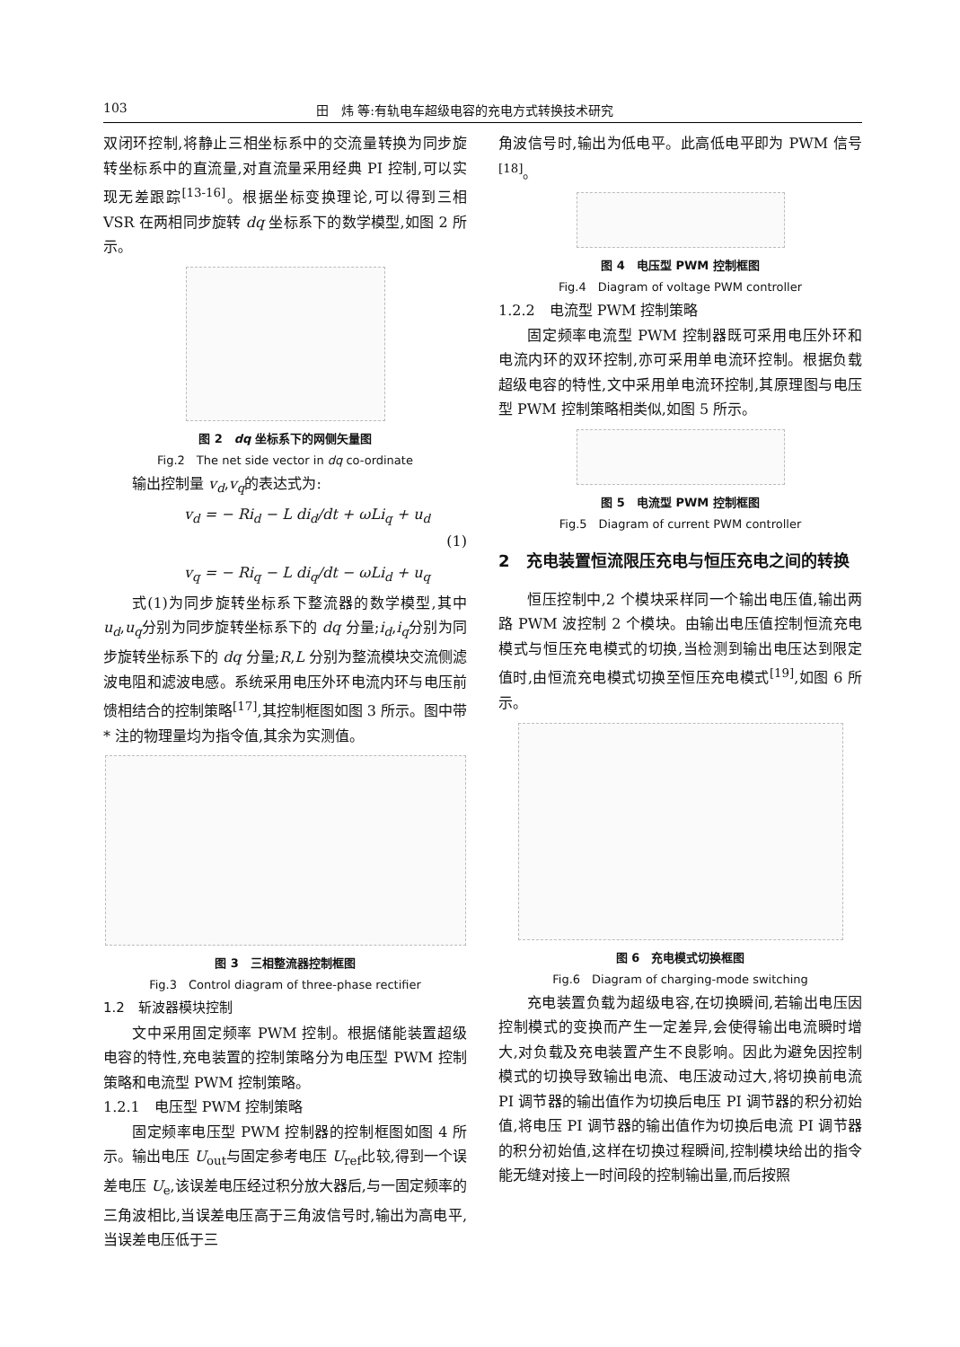103 田　炜 等:有轨电车超级电容的充电方式转换技术研究
双闭环控制,将静止三相坐标系中的交流量转换为同步旋转坐标系中的直流量,对直流量采用经典 PI 控制,可以实现无差跟踪<sup>[13-16]</sup>。根据坐标变换理论,可以得到三相 VSR 在两相同步旋转 dq 坐标系下的数学模型,如图 2 所示。
图 2　dq 坐标系下的网侧矢量图
Fig.2　The net side vector in dq co-ordinate
输出控制量 v<sub>d</sub>,v<sub>q</sub>的表达式为:
v<sub>d</sub> = − Ri<sub>d</sub> − L di<sub>d</sub>/dt + ωLi<sub>q</sub> + u<sub>d</sub>
v<sub>q</sub> = − Ri<sub>q</sub> − L di<sub>q</sub>/dt − ωLi<sub>d</sub> + u<sub>q</sub>
(1)
式(1)为同步旋转坐标系下整流器的数学模型,其中 u<sub>d</sub>,u<sub>q</sub>分别为同步旋转坐标系下的 dq 分量;i<sub>d</sub>,i<sub>q</sub>分别为同步旋转坐标系下的 dq 分量;R,L 分别为整流模块交流侧滤波电阻和滤波电感。系统采用电压外环电流内环与电压前馈相结合的控制策略<sup>[17]</sup>,其控制框图如图 3 所示。图中带 * 注的物理量均为指令值,其余为实测值。
图 3　三相整流器控制框图
Fig.3　Control diagram of three-phase rectifier
1.2　斩波器模块控制
文中采用固定频率 PWM 控制。根据储能装置超级电容的特性,充电装置的控制策略分为电压型 PWM 控制策略和电流型 PWM 控制策略。
1.2.1　电压型 PWM 控制策略
固定频率电压型 PWM 控制器的控制框图如图 4 所示。输出电压 U<sub>out</sub>与固定参考电压 U<sub>ref</sub>比较,得到一个误差电压 U<sub>e</sub>,该误差电压经过积分放大器后,与一固定频率的三角波相比,当误差电压高于三角波信号时,输出为高电平,当误差电压低于三
角波信号时,输出为低电平。此高低电平即为 PWM 信号<sup>[18]</sup>。
图 4　电压型 PWM 控制框图
Fig.4　Diagram of voltage PWM controller
1.2.2　电流型 PWM 控制策略
固定频率电流型 PWM 控制器既可采用电压外环和电流内环的双环控制,亦可采用单电流环控制。根据负载超级电容的特性,文中采用单电流环控制,其原理图与电压型 PWM 控制策略相类似,如图 5 所示。
图 5　电流型 PWM 控制框图
Fig.5　Diagram of current PWM controller
2　充电装置恒流限压充电与恒压充电之间的转换
恒压控制中,2 个模块采样同一个输出电压值,输出两路 PWM 波控制 2 个模块。由输出电压值控制恒流充电模式与恒压充电模式的切换,当检测到输出电压达到限定值时,由恒流充电模式切换至恒压充电模式<sup>[19]</sup>,如图 6 所示。
图 6　充电模式切换框图
Fig.6　Diagram of charging-mode switching
充电装置负载为超级电容,在切换瞬间,若输出电压因控制模式的变换而产生一定差异,会使得输出电流瞬时增大,对负载及充电装置产生不良影响。因此为避免因控制模式的切换导致输出电流、电压波动过大,将切换前电流 PI 调节器的输出值作为切换后电压 PI 调节器的积分初始值,将电压 PI 调节器的输出值作为切换后电流 PI 调节器的积分初始值,这样在切换过程瞬间,控制模块给出的指令能无缝对接上一时间段的控制输出量,而后按照